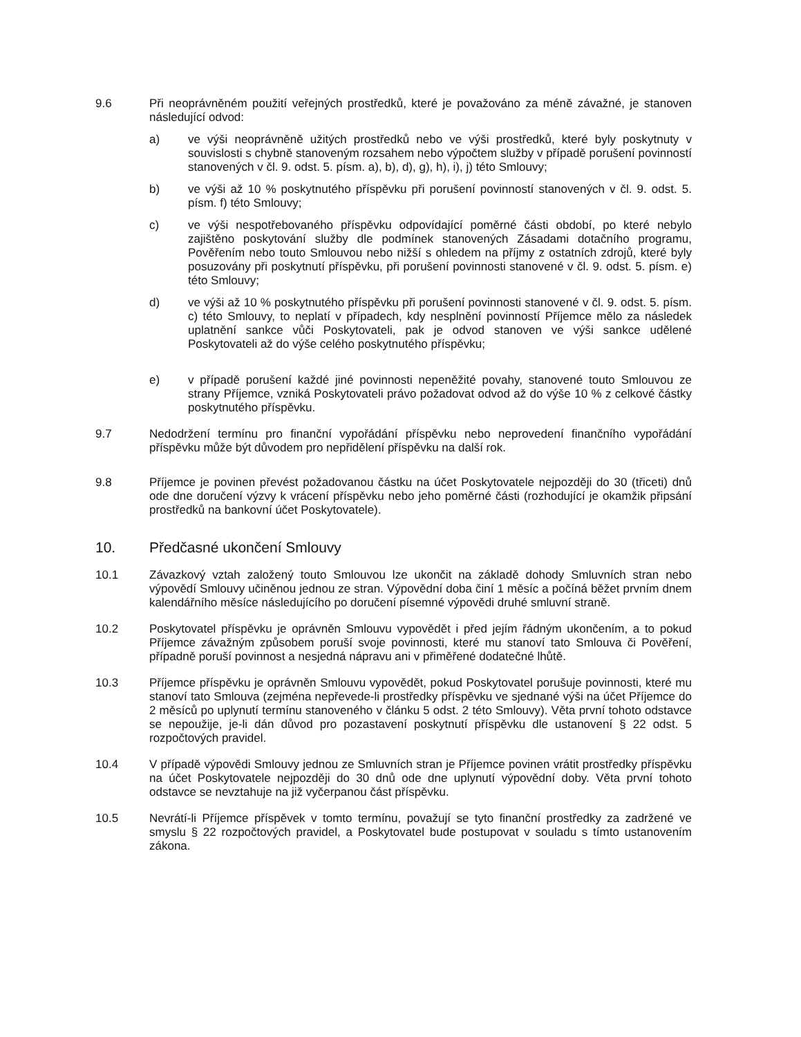9.6 Při neoprávněném použití veřejných prostředků, které je považováno za méně závažné, je stanoven následující odvod:
a) ve výši neoprávněně užitých prostředků nebo ve výši prostředků, které byly poskytnuty v souvislosti s chybně stanoveným rozsahem nebo výpočtem služby v případě porušení povinností stanovených v čl. 9. odst. 5. písm. a), b), d), g), h), i), j) této Smlouvy;
b) ve výši až 10 % poskytnutého příspěvku při porušení povinností stanovených v čl. 9. odst. 5. písm. f) této Smlouvy;
c) ve výši nespotřebovaného příspěvku odpovídající poměrné části období, po které nebylo zajištěno poskytování služby dle podmínek stanovených Zásadami dotačního programu, Pověřením nebo touto Smlouvou nebo nižší s ohledem na příjmy z ostatních zdrojů, které byly posuzovány při poskytnutí příspěvku, při porušení povinnosti stanovené v čl. 9. odst. 5. písm. e) této Smlouvy;
d) ve výši až 10 % poskytnutého příspěvku při porušení povinnosti stanovené v čl. 9. odst. 5. písm. c) této Smlouvy, to neplatí v případech, kdy nesplnění povinností Příjemce mělo za následek uplatnění sankce vůči Poskytovateli, pak je odvod stanoven ve výši sankce udělené Poskytovateli až do výše celého poskytnutého příspěvku;
e) v případě porušení každé jiné povinnosti nepeněžité povahy, stanovené touto Smlouvou ze strany Příjemce, vzniká Poskytovateli právo požadovat odvod až do výše 10 % z celkové částky poskytnutého příspěvku.
9.7 Nedodržení termínu pro finanční vypořádání příspěvku nebo neprovedení finančního vypořádání příspěvku může být důvodem pro nepřidělení příspěvku na další rok.
9.8 Příjemce je povinen převést požadovanou částku na účet Poskytovatele nejpozději do 30 (třiceti) dnů ode dne doručení výzvy k vrácení příspěvku nebo jeho poměrné části (rozhodující je okamžik připsání prostředků na bankovní účet Poskytovatele).
10. Předčasné ukončení Smlouvy
10.1 Závazkový vztah založený touto Smlouvou lze ukončit na základě dohody Smluvních stran nebo výpovědí Smlouvy učiněnou jednou ze stran. Výpovědní doba činí 1 měsíc a počíná běžet prvním dnem kalendářního měsíce následujícího po doručení písemné výpovědi druhé smluvní straně.
10.2 Poskytovatel příspěvku je oprávněn Smlouvu vypovědět i před jejím řádným ukončením, a to pokud Příjemce závažným způsobem poruší svoje povinnosti, které mu stanoví tato Smlouva či Pověření, případně poruší povinnost a nesjedná nápravu ani v přiměřené dodatečné lhůtě.
10.3 Příjemce příspěvku je oprávněn Smlouvu vypovědět, pokud Poskytovatel porušuje povinnosti, které mu stanoví tato Smlouva (zejména nepřevede-li prostředky příspěvku ve sjednané výši na účet Příjemce do 2 měsíců po uplynutí termínu stanoveného v článku 5 odst. 2 této Smlouvy). Věta první tohoto odstavce se nepoužije, je-li dán důvod pro pozastavení poskytnutí příspěvku dle ustanovení § 22 odst. 5 rozpočtových pravidel.
10.4 V případě výpovědi Smlouvy jednou ze Smluvních stran je Příjemce povinen vrátit prostředky příspěvku na účet Poskytovatele nejpozději do 30 dnů ode dne uplynutí výpovědní doby. Věta první tohoto odstavce se nevztahuje na již vyčerpanou část příspěvku.
10.5 Nevrátí-li Příjemce příspěvek v tomto termínu, považují se tyto finanční prostředky za zadržené ve smyslu § 22 rozpočtových pravidel, a Poskytovatel bude postupovat v souladu s tímto ustanovením zákona.